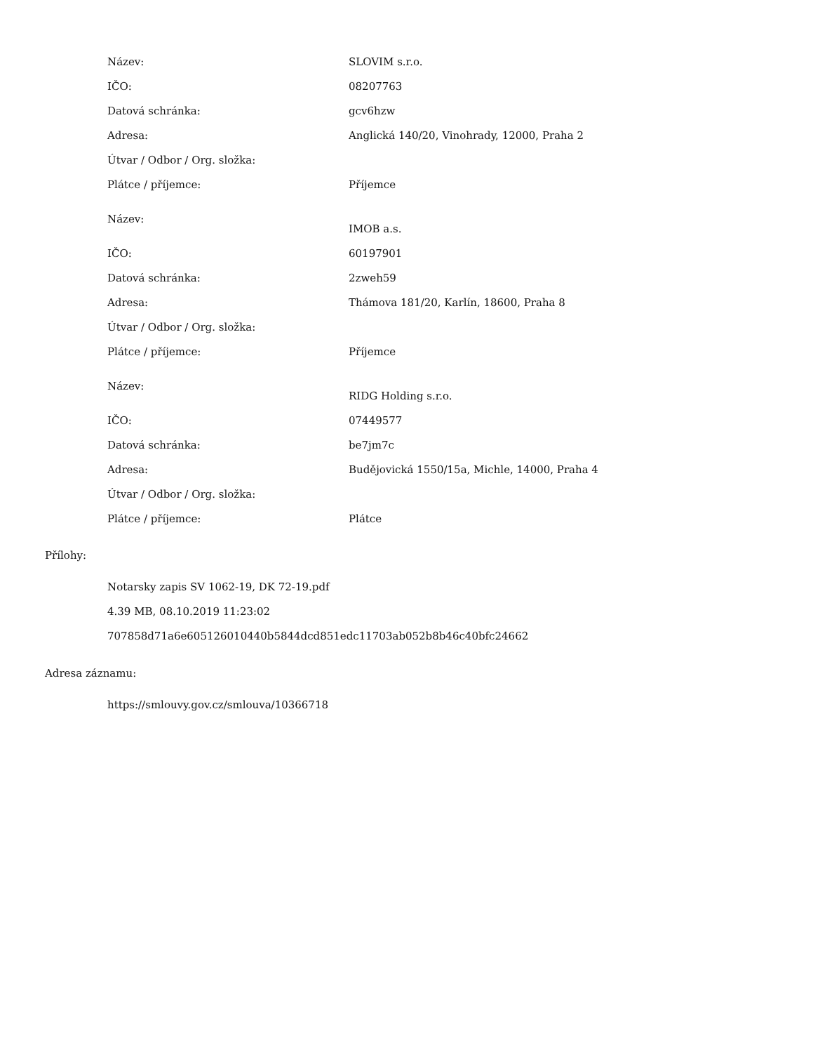| Název: | SLOVIM s.r.o. |
| IČO: | 08207763 |
| Datová schránka: | gcv6hzw |
| Adresa: | Anglická 140/20, Vinohrady, 12000, Praha 2 |
| Útvar / Odbor / Org. složka: | |
| Plátce / příjemce: | Příjemce |
| Název: | IMOB a.s. |
| IČO: | 60197901 |
| Datová schránka: | 2zweh59 |
| Adresa: | Thámova 181/20, Karlín, 18600, Praha 8 |
| Útvar / Odbor / Org. složka: | |
| Plátce / příjemce: | Příjemce |
| Název: | RIDG Holding s.r.o. |
| IČO: | 07449577 |
| Datová schránka: | be7jm7c |
| Adresa: | Budějovická 1550/15a, Michle, 14000, Praha 4 |
| Útvar / Odbor / Org. složka: | |
| Plátce / příjemce: | Plátce |
Přílohy:
Notarsky zapis SV 1062-19, DK 72-19.pdf
4.39 MB, 08.10.2019 11:23:02
707858d71a6e605126010440b5844dcd851edc11703ab052b8b46c40bfc24662
Adresa záznamu:
https://smlouvy.gov.cz/smlouva/10366718